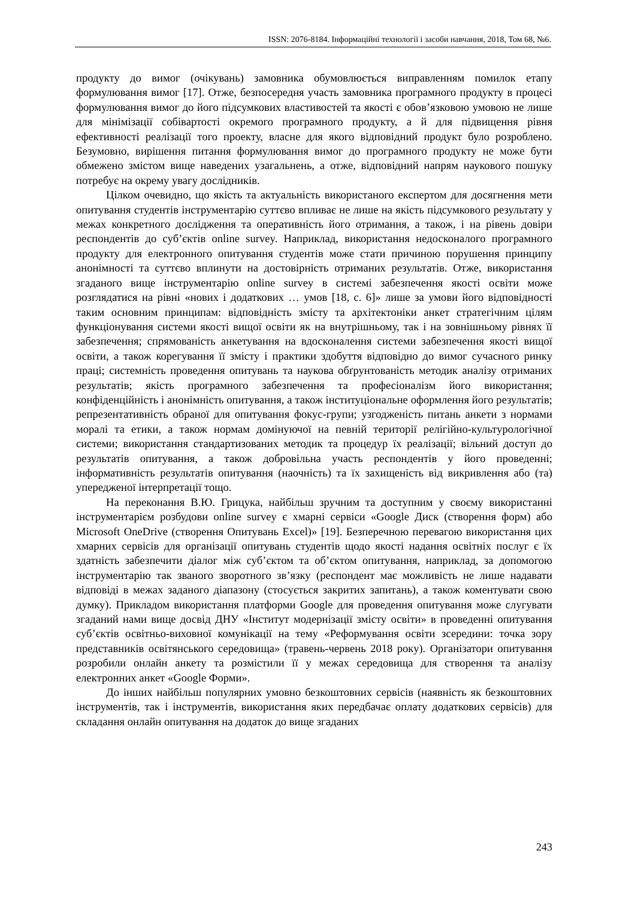ISSN: 2076-8184. Інформаційні технології і засоби навчання, 2018, Том 68, №6.
продукту до вимог (очікувань) замовника обумовлюється виправленням помилок етапу формулювання вимог [17]. Отже, безпосередня участь замовника програмного продукту в процесі формулювання вимог до його підсумкових властивостей та якості є обов’язковою умовою не лише для мінімізації собівартості окремого програмного продукту, а й для підвищення рівня ефективності реалізації того проекту, власне для якого відповідний продукт було розроблено. Безумовно, вирішення питання формулювання вимог до програмного продукту не може бути обмежено змістом вище наведених узагальнень, а отже, відповідний напрям наукового пошуку потребує на окрему увагу дослідників.
Цілком очевидно, що якість та актуальність використаного експертом для досягнення мети опитування студентів інструментарію суттєво впливає не лише на якість підсумкового результату у межах конкретного дослідження та оперативність його отримання, а також, і на рівень довіри респондентів до суб’єктів online survey. Наприклад, використання недосконалого програмного продукту для електронного опитування студентів може стати причиною порушення принципу анонімності та суттєво вплинути на достовірність отриманих результатів. Отже, використання згаданого вище інструментарію online survey в системі забезпечення якості освіти може розглядатися на рівні «нових і додаткових … умов [18, с. 6]» лише за умови його відповідності таким основним принципам: відповідність змісту та архітектоніки анкет стратегічним цілям функціонування системи якості вищої освіти як на внутрішньому, так і на зовнішньому рівнях її забезпечення; спрямованість анкетування на вдосконалення системи забезпечення якості вищої освіти, а також корегування її змісту і практики здобуття відповідно до вимог сучасного ринку праці; системність проведення опитувань та наукова обґрунтованість методик аналізу отриманих результатів; якість програмного забезпечення та професіоналізм його використання; конфіденційність і анонімність опитування, а також інституціональне оформлення його результатів; репрезентативність обраної для опитування фокус-групи; узгодженість питань анкети з нормами моралі та етики, а також нормам домінуючої на певній території релігійно-культурологічної системи; використання стандартизованих методик та процедур їх реалізації; вільний доступ до результатів опитування, а також добровільна участь респондентів у його проведенні; інформативність результатів опитування (наочність) та їх захищеність від викривлення або (та) упередженої інтерпретації тощо.
На переконання В.Ю. Грицука, найбільш зручним та доступним у своєму використанні інструментарієм розбудови online survey є хмарні сервіси «Google Диск (створення форм) або Microsoft OneDrive (створення Опитувань Excel)» [19]. Безперечною перевагою використання цих хмарних сервісів для організації опитувань студентів щодо якості надання освітніх послуг є їх здатність забезпечити діалог між суб’єктом та об’єктом опитування, наприклад, за допомогою інструментарію так званого зворотного зв’язку (респондент має можливість не лише надавати відповіді в межах заданого діапазону (стосується закритих запитань), а також коментувати свою думку). Прикладом використання платформи Google для проведення опитування може слугувати згаданий нами вище досвід ДНУ «Інститут модернізації змісту освіти» в проведенні опитування суб’єктів освітньо-виховної комунікації на тему «Реформування освіти зсередини: точка зору представників освітянського середовища» (травень-червень 2018 року). Організатори опитування розробили онлайн анкету та розмістили її у межах середовища для створення та аналізу електронних анкет «Google Форми».
До інших найбільш популярних умовно безкоштовних сервісів (наявність як безкоштовних інструментів, так і інструментів, використання яких передбачає оплату додаткових сервісів) для складання онлайн опитування на додаток до вище згаданих
243